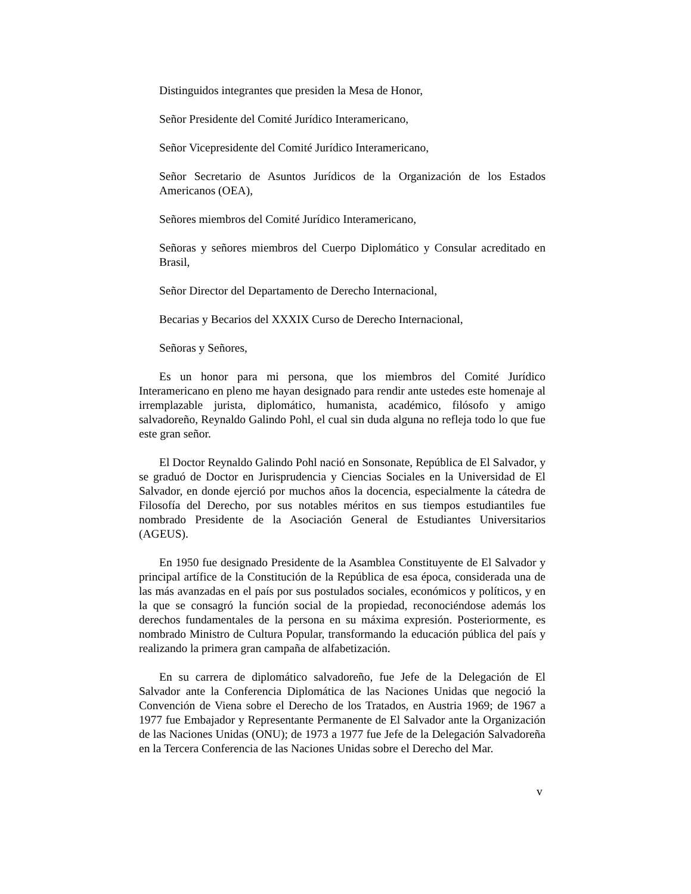Distinguidos integrantes que presiden la Mesa de Honor,
Señor Presidente del Comité Jurídico Interamericano,
Señor Vicepresidente del Comité Jurídico Interamericano,
Señor Secretario de Asuntos Jurídicos de la Organización de los Estados Americanos (OEA),
Señores miembros del Comité Jurídico Interamericano,
Señoras y señores miembros del Cuerpo Diplomático y Consular acreditado en Brasil,
Señor Director del Departamento de Derecho Internacional,
Becarias y Becarios del XXXIX Curso de Derecho Internacional,
Señoras y Señores,
Es un honor para mi persona, que los miembros del Comité Jurídico Interamericano en pleno me hayan designado para rendir ante ustedes este homenaje al irremplazable jurista, diplomático, humanista, académico, filósofo y amigo salvadoreño, Reynaldo Galindo Pohl, el cual sin duda alguna no refleja todo lo que fue este gran señor.
El Doctor Reynaldo Galindo Pohl nació en Sonsonate, República de El Salvador, y se graduó de Doctor en Jurisprudencia y Ciencias Sociales en la Universidad de El Salvador, en donde ejerció por muchos años la docencia, especialmente la cátedra de Filosofía del Derecho, por sus notables méritos en sus tiempos estudiantiles fue nombrado Presidente de la Asociación General de Estudiantes Universitarios (AGEUS).
En 1950 fue designado Presidente de la Asamblea Constituyente de El Salvador y principal artífice de la Constitución de la República de esa época, considerada una de las más avanzadas en el país por sus postulados sociales, económicos y políticos, y en la que se consagró la función social de la propiedad, reconociéndose además los derechos fundamentales de la persona en su máxima expresión. Posteriormente, es nombrado Ministro de Cultura Popular, transformando la educación pública del país y realizando la primera gran campaña de alfabetización.
En su carrera de diplomático salvadoreño, fue Jefe de la Delegación de El Salvador ante la Conferencia Diplomática de las Naciones Unidas que negoció la Convención de Viena sobre el Derecho de los Tratados, en Austria 1969; de 1967 a 1977 fue Embajador y Representante Permanente de El Salvador ante la Organización de las Naciones Unidas (ONU); de 1973 a 1977 fue Jefe de la Delegación Salvadoreña en la Tercera Conferencia de las Naciones Unidas sobre el Derecho del Mar.
v